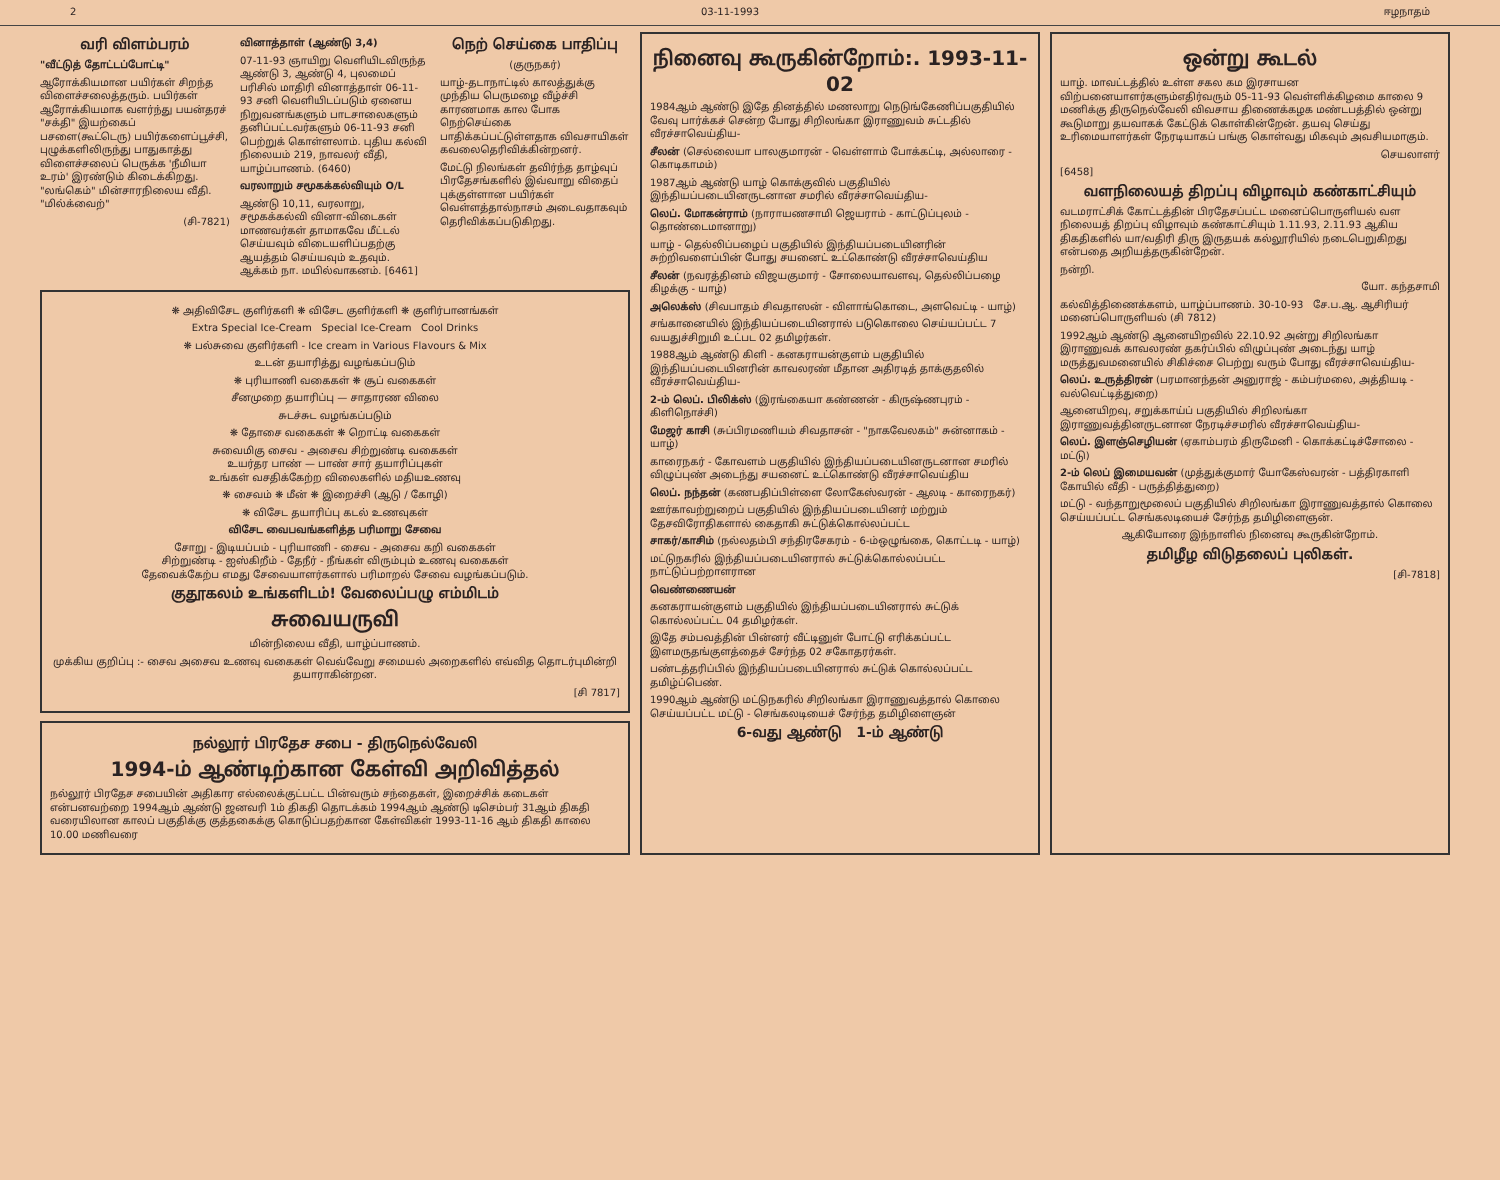2 03-11-1993 ஈழநாதம்
வரி விளம்பரம்
"வீட்டுத் தோட்டப்போட்டி"
ஆரோக்கியமான பயிர்கள் சிறந்த விளைச்சலைத்தரும். பயிர்கள் ஆரோக்கியமாக வளர்ந்து பயன்தரச் "சக்தி" இயற்கைப் பசளை(கூட்டெரு) பயிர்களைப்பூச்சி, புழுக்களிலிருந்து பாதுகாத்து விளைச்சலைப் பெருக்க 'நீமியா உரம்' இரண்டும் கிடைக்கிறது. "லங்கெம்" மின்சாரநிலைய வீதி. "மில்க்வைற்"
(சி-7821)
வினாத்தாள் (ஆண்டு 3,4)
07-11-93 ஞாயிறு வெளியிடவிருந்த ஆண்டு 3, ஆண்டு 4, புலமைப் பரிசில் மாதிரி வினாத்தாள் 06-11-93 சனி வெளியிடப்படும் ஏனைய நிறுவனங்களும் பாடசாலைகளும் தனிப்பட்டவர்களும் 06-11-93 சனி பெற்றுக் கொள்ளலாம். புதிய கல்வி நிலையம் 219, நாவலர் வீதி, யாழ்ப்பாணம். (6460)
வரலாறும் சமூகக்கல்வியும் O/L
ஆண்டு 10,11, வரலாறு, சமூகக்கல்வி வினா-விடைகள் மாணவர்கள் தாமாகவே மீட்டல் செய்யவும் விடையளிப்பதற்கு ஆயத்தம் செய்யவும் உதவும். ஆக்கம் நா. மயில்வாகனம். [6461]
நெற் செய்கை பாதிப்பு
(குருநகர்)
யாழ்-தடாநாட்டில் காலத்துக்கு முந்திய பெருமழை வீழ்ச்சி காரணமாக கால போக நெற்செய்கை பாதிக்கப்பட்டுள்ளதாக விவசாயிகள் கவலைதெரிவிக்கின்றனர்.
மேட்டு நிலங்கள் தவிர்ந்த தாழ்வுப் பிரதேசங்களில் இவ்வாறு விதைப் புக்குள்ளான பயிர்கள் வெள்ளத்தால்நாசம் அடைவதாகவும் தெரிவிக்கப்படுகிறது.
❋ அதிவிசேட குளிர்களி ❋ விசேட குளிர்களி ❋ குளிர்பானங்கள்
Extra Special Ice-Cream Special Ice-Cream Cool Drinks
❋ பல்சுவை குளிர்களி - Ice cream in Various Flavours & Mix
உடன் தயாரித்து வழங்கப்படும்
❋ புரியாணி வகைகள் ❋ சூப் வகைகள்
சீனமுறை தயாரிப்பு — சாதாரண விலை
சுடச்சுட வழங்கப்படும்
❋ தோசை வகைகள் ❋ றொட்டி வகைகள்
சுவைமிகு சைவ - அசைவ சிற்றுண்டி வகைகள்
உயர்தர பாண் — பாண் சார் தயாரிப்புகள்
உங்கள் வசதிக்கேற்ற விலைகளில் மதியஉணவு
❋ சைவம் ❋ மீன் ❋ இறைச்சி (ஆடு / கோழி)
❋ விசேட தயாரிப்பு கடல் உணவுகள்
விசேட வைபவங்களித்த பரிமாறு சேவை
சோறு - இடியப்பம் - புரியாணி - சைவ - அசைவ கறி வகைகள்
சிற்றுண்டி - ஐஸ்கிறீம் - தேநீர் - நீங்கள் விரும்பும் உணவு வகைகள்
தேவைக்கேற்ப எமது சேவையாளர்களால் பரிமாறல் சேவை வழங்கப்படும்.
குதூகலம் உங்களிடம்! வேலைப்பழு எம்மிடம்
சுவையருவி
மின்நிலைய வீதி, யாழ்ப்பாணம்.
முக்கிய குறிப்பு :- சைவ அசைவ உணவு வகைகள் வெவ்வேறு சமையல் அறைகளில் எவ்வித தொடர்புமின்றி தயாராகின்றன.
[சி 7817]
நல்லூர் பிரதேச சபை - திருநெல்வேலி
1994-ம் ஆண்டிற்கான கேள்வி அறிவித்தல்
நல்லூர் பிரதேச சபையின் அதிகார எல்லைக்குட்பட்ட பின்வரும் சந்தைகள், இறைச்சிக் கடைகள் என்பனவற்றை 1994ஆம் ஆண்டு ஜனவரி 1ம் திகதி தொடக்கம் 1994ஆம் ஆண்டு டிசெம்பர் 31ஆம் திகதி வரையிலான காலப் பகுதிக்கு குத்தகைக்கு கொடுப்பதற்கான கேள்விகள் 1993-11-16 ஆம் திகதி காலை 10.00 மணிவரை
நினைவு கூருகின்றோம்:. 1993-11-02
1984ஆம் ஆண்டு இதே தினத்தில் மணலாறு நெடுங்கேணிப்பகுதியில் வேவு பார்க்கச் சென்ற போது சிறிலங்கா இராணுவம் சுட்டதில் வீரச்சாவெய்திய-
சீலன் (செல்லையா பாலகுமாரன் - வெள்ளாம் போக்கட்டி, அல்லாரை - கொடிகாமம்)
1987ஆம் ஆண்டு யாழ் கொக்குவில் பகுதியில் இந்தியப்படையினருடனான சமரில் வீரச்சாவெய்திய-
லெப். மோகன்ராம் (நாராயணசாமி ஜெயராம் - காட்டுப்புலம் - தொண்டைமானாறு)
யாழ் - தெல்லிப்பழைப் பகுதியில் இந்தியப்படையினரின் சுற்றிவளைப்பின் போது சயனைட் உட்கொண்டு வீரச்சாவெய்திய
சீலன் (நவரத்தினம் விஜயகுமார் - சோலையாவளவு, தெல்லிப்பழை கிழக்கு - யாழ்)
அலெக்ஸ் (சிவபாதம் சிவதாஸன் - விளாங்கொடை, அளவெட்டி - யாழ்)
சங்கானையில் இந்தியப்படையினரால் படுகொலை செய்யப்பட்ட 7 வயதுச்சிறுமி உட்பட 02 தமிழர்கள்.
1988ஆம் ஆண்டு கிளி - கனகராயன்குளம் பகுதியில் இந்தியப்படையினரின் காவலரண் மீதான அதிரடித் தாக்குதலில் வீரச்சாவெய்திய-
2-ம் லெப். பிலிக்ஸ் (இரங்கையா கண்ணன் - கிருஷ்ணபுரம் - கிளிநொச்சி)
மேஜர் காசி (சுப்பிரமணியம் சிவதாசன் - "நாகவேலகம்" சுன்னாகம் - யாழ்)
காரைநகர் - கோவளம் பகுதியில் இந்தியப்படையினருடனான சமரில் விழுப்புண் அடைந்து சயனைட் உட்கொண்டு வீரச்சாவெய்திய
லெப். நந்தன் (கணபதிப்பிள்ளை லோகேஸ்வரன் - ஆலடி - காரைநகர்)
ஊர்காவற்றுறைப் பகுதியில் இந்தியப்படையினர் மற்றும் தேசவிரோதிகளால் கைதாகி சுட்டுக்கொல்லப்பட்ட
சாகர்/காசிம் (நல்லதம்பி சந்திரசேகரம் - 6-ம்ஒழுங்கை, கொட்டடி - யாழ்)
மட்டுநகரில் இந்தியப்படையினரால் சுட்டுக்கொல்லப்பட்ட நாட்டுப்பற்றாளரான
வெண்ணையன்
கனகராயன்குளம் பகுதியில் இந்தியப்படையினரால் சுட்டுக் கொல்லப்பட்ட 04 தமிழர்கள்.
இதே சம்பவத்தின் பின்னர் வீட்டினுள் போட்டு எரிக்கப்பட்ட இளமருதங்குளத்தைச் சேர்ந்த 02 சகோதரர்கள்.
பண்டத்தரிப்பில் இந்தியப்படையினரால் சுட்டுக் கொல்லப்பட்ட தமிழ்ப்பெண்.
1990ஆம் ஆண்டு மட்டுநகரில் சிறிலங்கா இராணுவத்தால் கொலை செய்யப்பட்ட மட்டு - செங்கலடியைச் சேர்ந்த தமிழிளைஞன்
6-வது ஆண்டு 1-ம் ஆண்டு
ஒன்று கூடல்
யாழ். மாவட்டத்தில் உள்ள சகல கம இரசாயன விற்பனையாளர்களும்எதிர்வரும் 05-11-93 வெள்ளிக்கிழமை காலை 9 மணிக்கு திருநெல்வேலி விவசாய திணைக்கழக மண்டபத்தில் ஒன்று கூடுமாறு தயவாகக் கேட்டுக் கொள்கின்றேன். தயவு செய்து உரிமையாளர்கள் நேரடியாகப் பங்கு கொள்வது மிகவும் அவசியமாகும்.
செயலாளர்
[6458]
வளநிலையத் திறப்பு விழாவும் கண்காட்சியும்
வடமராட்சிக் கோட்டத்தின் பிரதேசப்பட்ட மனைப்பொருளியல் வள நிலையத் திறப்பு விழாவும் கண்காட்சியும் 1.11.93, 2.11.93 ஆகிய திகதிகளில் யா/வதிரி திரு இருதயக் கல்லூரியில் நடைபெறுகிறது என்பதை அறியத்தருகின்றேன்.
நன்றி.
யோ. கந்தசாமி
கல்வித்திணைக்களம், யாழ்ப்பாணம். 30-10-93 சே.ப.ஆ. ஆசிரியர் மனைப்பொருளியல் (சி 7812)
1992ஆம் ஆண்டு ஆனையிறவில் 22.10.92 அன்று சிறிலங்கா இராணுவக் காவலரண் தகர்ப்பில் விழுப்புண் அடைந்து யாழ் மருத்துவமனையில் சிகிச்சை பெற்று வரும் போது வீரச்சாவெய்திய-
லெப். உருத்திரன் (பரமானந்தன் அனுராஜ் - கம்பர்மலை, அத்தியடி - வல்வெட்டித்துறை)
ஆனையிறவு, சறுக்காய்ப் பகுதியில் சிறிலங்கா இராணுவத்தினருடனான நேரடிச்சமரில் வீரச்சாவெய்திய-
லெப். இளஞ்செழியன் (ஏகாம்பரம் திருமேனி - கொக்கட்டிச்சோலை - மட்டு)
2-ம் லெப் இமையவன் (முத்துக்குமார் யோகேஸ்வரன் - பத்திரகாளி கோயில் வீதி - பருத்தித்துறை)
மட்டு - வந்தாறுமூலைப் பகுதியில் சிறிலங்கா இராணுவத்தால் கொலை செய்யப்பட்ட செங்கலடியைச் சேர்ந்த தமிழிளைஞன்.
ஆகியோரை இந்நாளில் நினைவு கூருகின்றோம்.
தமிழீழ விடுதலைப் புலிகள்.
[சி-7818]